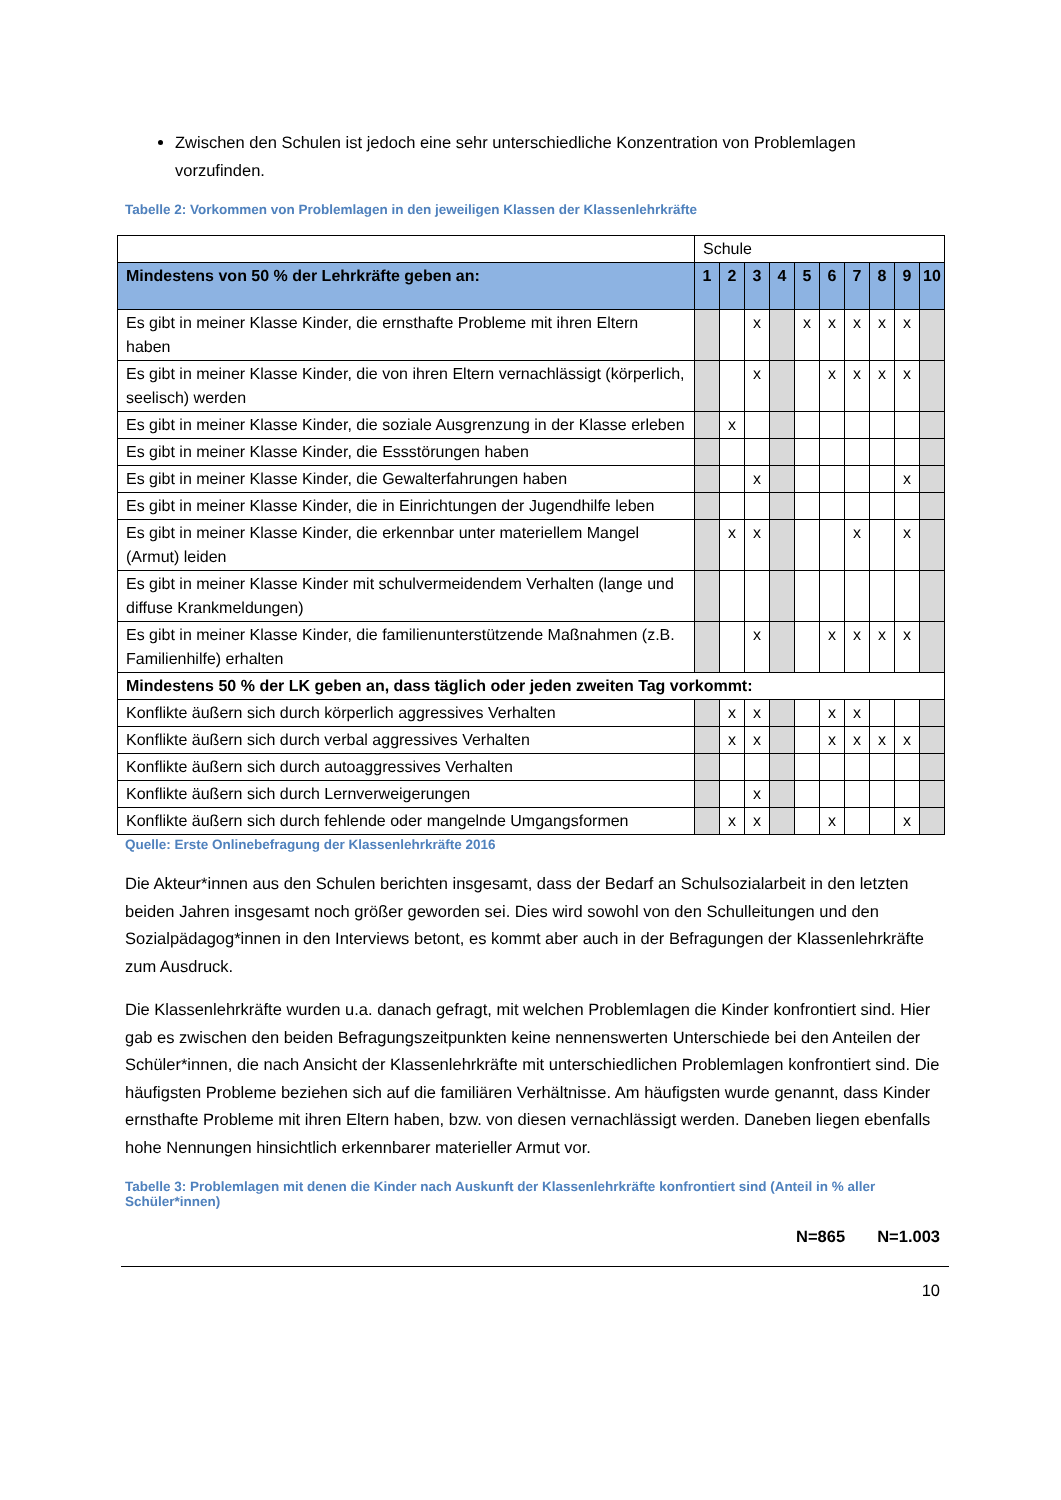Zwischen den Schulen ist jedoch eine sehr unterschiedliche Konzentration von Problemlagen vorzufinden.
Tabelle 2: Vorkommen von Problemlagen in den jeweiligen Klassen der Klassenlehrkräfte
| | Schule | | | | | | | | | |
| Mindestens von 50 % der Lehrkräfte geben an: | 1 | 2 | 3 | 4 | 5 | 6 | 7 | 8 | 9 | 10 |
| Es gibt in meiner Klasse Kinder, die ernsthafte Probleme mit ihren Eltern haben | | | x | | x | x | x | x | x | |
| Es gibt in meiner Klasse Kinder, die von ihren Eltern vernachlässigt (körperlich, seelisch) werden | | | x | | | x | x | x | x | |
| Es gibt in meiner Klasse Kinder, die soziale Ausgrenzung in der Klasse erleben | | x | | | | | | | | |
| Es gibt in meiner Klasse Kinder, die Essstörungen haben | | | | | | | | | | |
| Es gibt in meiner Klasse Kinder, die Gewalterfahrungen haben | | | x | | | | | | x | |
| Es gibt in meiner Klasse Kinder, die in Einrichtungen der Jugendhilfe leben | | | | | | | | | | |
| Es gibt in meiner Klasse Kinder, die erkennbar unter materiellem Mangel (Armut) leiden | | x | x | | | | x | | x | |
| Es gibt in meiner Klasse Kinder mit schulvermeidendem Verhalten (lange und diffuse Krankmeldungen) | | | | | | | | | | |
| Es gibt in meiner Klasse Kinder, die familienunterstützende Maßnahmen (z.B. Familienhilfe) erhalten | | | x | | | x | x | x | x | |
| Mindestens 50 % der LK geben an, dass täglich oder jeden zweiten Tag vorkommt: | | | | | | | | | | |
| Konflikte äußern sich durch körperlich aggressives Verhalten | | x | x | | | x | x | | | |
| Konflikte äußern sich durch verbal aggressives Verhalten | | x | x | | | x | x | x | x | |
| Konflikte äußern sich durch autoaggressives Verhalten | | | | | | | | | | |
| Konflikte äußern sich durch Lernverweigerungen | | | x | | | | | | | |
| Konflikte äußern sich durch fehlende oder mangelnde Umgangsformen | | x | x | | | x | | | x | |
Quelle: Erste Onlinebefragung der Klassenlehrkräfte 2016
Die Akteur*innen aus den Schulen berichten insgesamt, dass der Bedarf an Schulsozialarbeit in den letzten beiden Jahren insgesamt noch größer geworden sei. Dies wird sowohl von den Schulleitungen und den Sozialpädagog*innen in den Interviews betont, es kommt aber auch in der Befragungen der Klassenlehrkräfte zum Ausdruck.
Die Klassenlehrkräfte wurden u.a. danach gefragt, mit welchen Problemlagen die Kinder konfrontiert sind. Hier gab es zwischen den beiden Befragungszeitpunkten keine nennenswerten Unterschiede bei den Anteilen der Schüler*innen, die nach Ansicht der Klassenlehrkräfte mit unterschiedlichen Problemlagen konfrontiert sind. Die häufigsten Probleme beziehen sich auf die familiären Verhältnisse. Am häufigsten wurde genannt, dass Kinder ernsthafte Probleme mit ihren Eltern haben, bzw. von diesen vernachlässigt werden. Daneben liegen ebenfalls hohe Nennungen hinsichtlich erkennbarer materieller Armut vor.
Tabelle 3: Problemlagen mit denen die Kinder nach Auskunft der Klassenlehrkräfte konfrontiert sind (Anteil in % aller Schüler*innen)
N=865 N=1.003
10